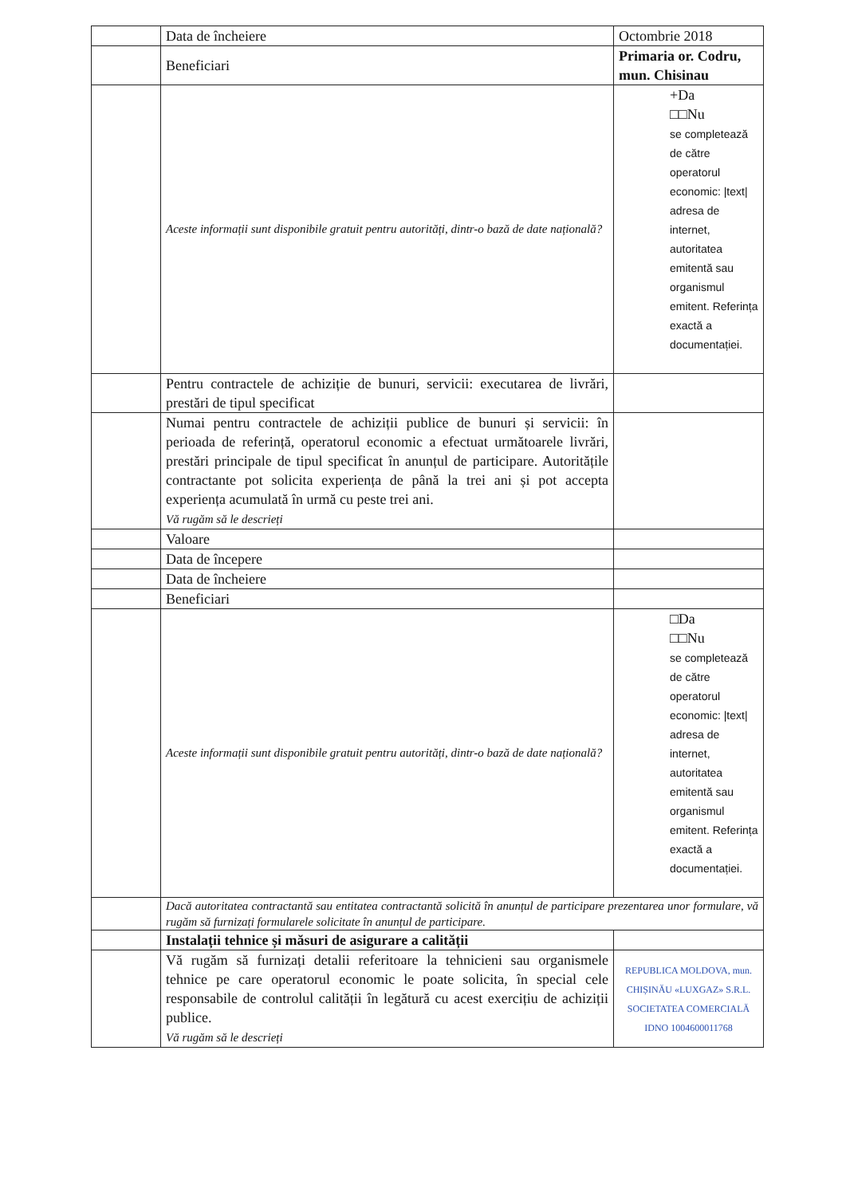| | Data de încheiere | Octombrie 2018 |
| | Beneficiari | Primaria or. Codru, mun. Chisinau |
| | Aceste informații sunt disponibile gratuit pentru autorități, dintr-o bază de date națională? | +Da □□Nu se completează de către operatorul economic: /text/ adresa de internet, autoritatea emitentă sau organismul emitent. Referința exactă a documentației. |
| | Pentru contractele de achiziție de bunuri, servicii: executarea de livrări, prestări de tipul specificat | |
| | Numai pentru contractele de achiziții publice de bunuri și servicii: în perioada de referință, operatorul economic a efectuat următoarele livrări, prestări principale de tipul specificat în anunțul de participare. Autoritățile contractante pot solicita experiența de până la trei ani și pot accepta experiența acumulată în urmă cu peste trei ani. Vă rugăm să le descrieți | |
| | Valoare | |
| | Data de începere | |
| | Data de încheiere | |
| | Beneficiari | |
| | Aceste informații sunt disponibile gratuit pentru autorități, dintr-o bază de date națională? | □Da □□Nu se completează de către operatorul economic: /text/ adresa de internet, autoritatea emitentă sau organismul emitent. Referința exactă a documentației. |
| | Dacă autoritatea contractantă sau entitatea contractantă solicită în anunțul de participare prezentarea unor formulare, vă rugăm să furnizați formularele solicitate în anunțul de participare. | |
| | Instalații tehnice și măsuri de asigurare a calității | |
| | Vă rugăm să furnizați detalii referitoare la tehnicieni sau organismele tehnice pe care operatorul economic le poate solicita, în special cele responsabile de controlul calității în legătură cu acest exercițiu de achiziții publice. Vă rugăm să le descrieți | REPUBLICA MOLDOVA, mun. CHIȘINĂU «LUXGAZ» S.R.L. SOCIETATEA COMERCIALĂ IDNO 1004600011768 |